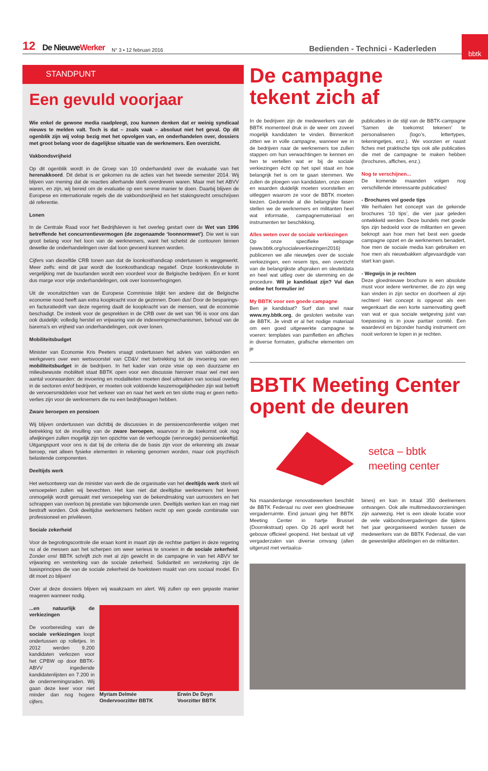12 De NieuweWerker N° 3 ▪ 12 februari 2016 Bedienden - Technici - Kaderleden
bbtk
STANDPUNT
Een gevuld voorjaar
Wie enkel de gewone media raadpleegt, zou kunnen denken dat er weinig syndicaal nieuws te melden valt. Toch is dat – zoals vaak – absoluut niet het geval. Op dit ogenblik zijn wij volop bezig met het opvolgen van, en onderhandelen over, dossiers met groot belang voor de dagelijkse situatie van de werknemers. Een overzicht.
Vakbondsvrijheid
Op dit ogenblik wordt in de Groep van 10 onderhandeld over de evaluatie van het herenakkoord. Dit debat is er gekomen na de acties van het tweede semester 2014. Wij blijven van mening dat de reacties allerhande sterk overdreven waren. Maar met het ABVV waren, en zijn, wij bereid om de evaluatie op een serene manier te doen. Daarbij blijven de Europese en internationale regels die de vakbondsvrijheid en het stakingsrecht omschrijven dé referentie.
Lonen
In de Centrale Raad voor het Bedrijfsleven is het overleg gestart over de Wet van 1996 betreffende het concurrentievermogen (de zogenaamde ‘loonnormwet’). Die wet is van groot belang voor het loon van de werknemers, want het schetst de contouren binnen dewelke de onderhandelingen over dat loon gevoerd kunnen worden.
Cijfers van diezelfde CRB tonen aan dat de loonkosthandicap ondertussen is weggewerkt. Meer zelfs: eind dit jaar wordt die loonkosthandicap negatief. Onze loonkostevolutie in vergelijking met de buurlanden wordt een voordeel voor de Belgische bedrijven. En er komt dus marge voor vrije onderhandelingen, ook over loonsverhogingen.
Uit de vooruitzichten van de Europese Commissie blijkt ten andere dat de Belgische economie nood heeft aan extra koopkracht voor de gezinnen. Doen dus! Door de besparings- en facturatiedrift van deze regering daalt de koopkracht van de mensen, wat de economie beschadigt. De insteek voor de gesprekken in de CRB over de wet van ’96 is voor ons dan ook duidelijk: volledig herstel en vrijwaring van de indexeringsmechanismen, behoud van de barema’s en vrijheid van onderhandelingen, ook over lonen.
Mobiliteitsbudget
Minister van Economie Kris Peeters vraagt ondertussen het advies van vakbonden en werkgevers over een wetsvoorstel van CD&V met betrekking tot de invoering van een mobiliteitsbudget in de bedrijven. In het kader van onze visie op een duurzame en milieubewuste mobiliteit staat BBTK open voor een discussie hierover maar wel met een aantal voorwaarden: de invoering en modaliteiten moeten deel uitmaken van sociaal overleg in de sectoren en/of bedrijven, er moeten ook voldoende keuzemogelijkheden zijn wat betreft de vervoersmiddelen voor het verkeer van en naar het werk en ten slotte mag er geen netto-verlies zijn voor de werknemers die nu een bedrijfswagen hebben.
Zware beroepen en pensioen
Wij blijven ondertussen van dichtbij de discussies in de pensioenconferentie volgen met betrekking tot de invulling van de zware beroepen, waarvoor in de toekomst ook nog afwijkingen zullen mogelijk zijn ten opzichte van de verhoogde (vervroegde) pensioenleeftijd. Uitgangspunt voor ons is dat bij de criteria die de basis zijn voor de erkenning als zwaar beroep, niet alleen fysieke elementen in rekening genomen worden, maar ook psychisch belastende componenten.
Deeltijds werk
Het wetsontwerp van de minister van werk die de organisatie van het deeltijds werk sterk wil versoepelen zullen wij bevechten. Het kan niet dat deeltijdse werknemers het leven onmogelijk wordt gemaakt met versoepeling van de bekendmaking van uurroosters en het schrappen van overloon bij prestatie van bijkomende uren. Deeltijds werken kan en mag niet bestraft worden. Ook deeltijdse werknemers hebben recht op een goede combinatie van professioneel en privéleven.
Sociale zekerheid
Voor de begrotingscontrole die eraan komt in maart zijn de rechtse partijen in deze regering nu al de messen aan het scherpen om weer serieus te snoeien in de sociale zekerheid. Zonder ons! BBTK schrijft zich met al zijn gewicht in de campagne in van het ABVV ter vrijwaring en versterking van de sociale zekerheid. Solidariteit en verzekering zijn de basisprincipes die van de sociale zekerheid de hoeksteen maakt van ons sociaal model. En dit moet zo blijven!
Over al deze dossiers blijven wij waakzaam en alert. Wij zullen op een gepaste manier reageren wanneer nodig.
...en natuurlijk de verkiezingen
De voorbereiding van de sociale verkiezingen loopt ondertussen op rolletjes. In 2012 werden 9.200 kandidaten verkozen voor het CPBW op door BBTK-ABVV ingediende kandidatenlijsten en 7.200 in de ondernemingsraden. Wij gaan deze keer voor niet minder dan nog hogere cijfers.
Myriam Delmée
Ondervoorzitter BBTK Erwin De Deyn
Voorzitter BBTK
De campagne
tekent zich af
In de bedrijven zijn de medewerkers van de BBTK momenteel druk in de weer om zoveel mogelijk kandidaten te vinden. Binnenkort zitten we in volle campagne, wanneer we in de bedrijven naar de werknemers toe zullen stappen om hun verwachtingen te kennen en hen te vertellen wat er bij de sociale verkiezingen écht op het spel staat en hoe belangrijk het is om te gaan stemmen. We zullen de ploegen van kandidaten, onze eisen en waarden duidelijk moeten voorstellen en uitleggen waarom ze voor de BBTK moeten kiezen. Gedurende al die belangrijke fasen stellen we de werknemers en militanten heel wat informatie, campagnemateriaal en instrumenten ter beschikking.
Alles weten over de sociale verkiezingen
Op onze specifieke webpage (www.bbtk.org/socialeverkiezingen2016) publiceren we alle nieuwtjes over de sociale verkiezingen, een resem tips, een overzicht van de belangrijkste afspraken en sleuteldata en heel wat uitleg over de stemming en de procedure. Wil je kandidaat zijn? Vul dan online het formulier in!
My BBTK voor een goede campagne
Ben je kandidaat? Surf dan snel naar www.my.bbtk.org, de gesloten website van de BBTK. Je vindt er al het nodige materiaal om een goed uitgewerkte campagne te voeren: templates van pamfletten en affiches in diverse formaten, grafische elementen om je
publicaties in de stijl van de BBTK-campagne ‘Samen de toekomst tekenen’ te personaliseren (logo’s, lettertypes, tekeningetjes, enz.). We voorzien er naast fiches met praktische tips ook alle publicaties die met de campagne te maken hebben (brochures, affiches, enz.).
Nog te verschijnen...
De komende maanden volgen nog verschillende interessante publicaties!
- Brochures vol goede tips
We herhalen het concept van de gekende brochures ‘10 tips’, die vier jaar geleden ontwikkeld werden. Deze bundels met goede tips zijn bedoeld voor de militanten en geven beknopt aan hoe men het best een goede campagne opzet en de werknemers benadert, hoe men de sociale media kan gebruiken en hoe men als nieuwbakken afgevaardigde van start kan gaan.
- Wegwijs in je rechten
Deze gloednieuwe brochure is een absolute must voor iedere werknemer, die zo zijn weg kan vinden in zijn sector en doorheen al zijn rechten! Het concept is opgevat als een wegenkaart die een korte samenvatting geeft van wat er qua sociale wetgeving juist van toepassing is in jouw paritair comité. Een waardevol en bijzonder handig instrument om nooit verloren te lopen in je rechten.
BBTK Meeting Center
opent de deuren
setca – bbtk
meeting center
Na maandenlange renovatiewerken beschikt de BBTK Federaal nu over een gloednieuwe vergaderruimte. Eind januari ging het BBTK Meeting Center in hartje Brussel (Doornikstraat) open. Op 26 april wordt het gebouw officieel geopend. Het bestaat uit vijf vergaderzalen van diverse omvang (allen uitgerust met vertaalca-
bines) en kan in totaal 350 deelnemers ontvangen. Ook alle multimediavoorzieningen zijn aanwezig. Het is een ideale locatie voor de vele vakbondsvergaderingen die tijdens het jaar georganiseerd worden tussen de medewerkers van de BBTK Federaal, die van de gewestelijke afdelingen en de militanten.